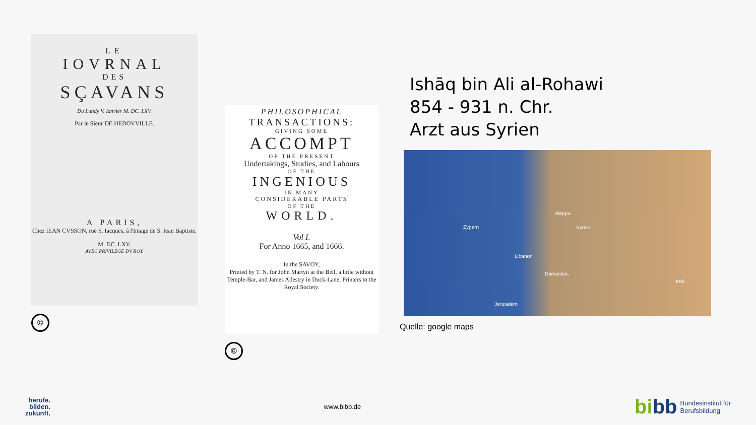LE
IOVRNAL
DES
SÇAVANS
Du Lundy V. Ianvier M. DC. LXV.
Par le Sieur DE HEDOVVILLE.
A PARIS,
Chez IEAN CVSSON, ruë S. Iacques, à l'Image de S. Iean Baptiste.
M. DC. LXV.
AVEC PRIVILEGE DV ROY.
©
PHILOSOPHICAL
TRANSACTIONS:
GIVING SOME
ACCOMPT
OF THE PRESENT
Undertakings, Studies, and Labours
OF THE
INGENIOUS
IN MANY
CONSIDERABLE PARTS
OF THE
WORLD.
Vol I.
For Anno 1665, and 1666.
In the SAVOY,
Printed by T. N. for John Martyn at the Bell, a little without Temple-Bar, and James Allestry in Duck-Lane, Printers to the Royal Society.
©
Ishāq bin Ali al-Rohawi
854 - 931 n. Chr.
Arzt aus Syrien
Zypern Syrien
Libanon
Aleppo
Damaskus
Irak
Jerusalem
Quelle: google maps
berufe.
bilden.
zukunft.
www.bibb.de
bibb Bundesinstitut für
Berufsbildung